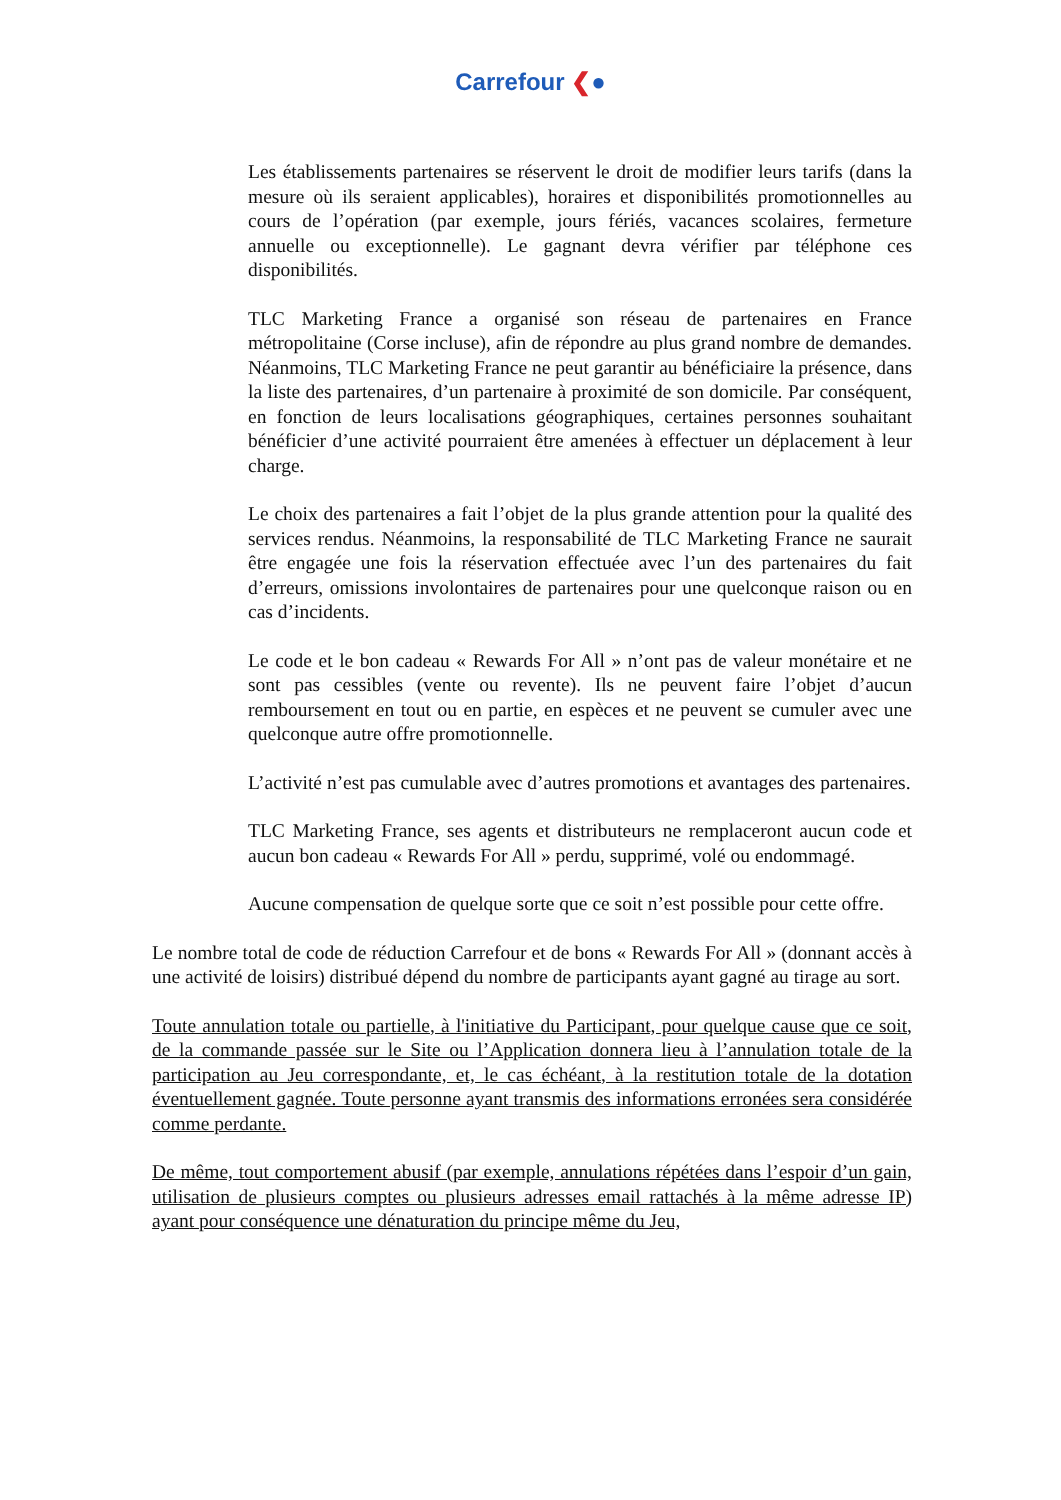Carrefour ❮●
Les établissements partenaires se réservent le droit de modifier leurs tarifs (dans la mesure où ils seraient applicables), horaires et disponibilités promotionnelles au cours de l’opération (par exemple, jours fériés, vacances scolaires, fermeture annuelle ou exceptionnelle). Le gagnant devra vérifier par téléphone ces disponibilités.
TLC Marketing France a organisé son réseau de partenaires en France métropolitaine (Corse incluse), afin de répondre au plus grand nombre de demandes. Néanmoins, TLC Marketing France ne peut garantir au bénéficiaire la présence, dans la liste des partenaires, d’un partenaire à proximité de son domicile. Par conséquent, en fonction de leurs localisations géographiques, certaines personnes souhaitant bénéficier d’une activité pourraient être amenées à effectuer un déplacement à leur charge.
Le choix des partenaires a fait l’objet de la plus grande attention pour la qualité des services rendus. Néanmoins, la responsabilité de TLC Marketing France ne saurait être engagée une fois la réservation effectuée avec l’un des partenaires du fait d’erreurs, omissions involontaires de partenaires pour une quelconque raison ou en cas d’incidents.
Le code et le bon cadeau « Rewards For All » n’ont pas de valeur monétaire et ne sont pas cessibles (vente ou revente). Ils ne peuvent faire l’objet d’aucun remboursement en tout ou en partie, en espèces et ne peuvent se cumuler avec une quelconque autre offre promotionnelle.
L’activité n’est pas cumulable avec d’autres promotions et avantages des partenaires.
TLC Marketing France, ses agents et distributeurs ne remplaceront aucun code et aucun bon cadeau « Rewards For All » perdu, supprimé, volé ou endommagé.
Aucune compensation de quelque sorte que ce soit n’est possible pour cette offre.
Le nombre total de code de réduction Carrefour et de bons « Rewards For All » (donnant accès à une activité de loisirs) distribué dépend du nombre de participants ayant gagné au tirage au sort.
Toute annulation totale ou partielle, à l'initiative du Participant, pour quelque cause que ce soit, de la commande passée sur le Site ou l’Application donnera lieu à l’annulation totale de la participation au Jeu correspondante, et, le cas échéant, à la restitution totale de la dotation éventuellement gagnée. Toute personne ayant transmis des informations erronées sera considérée comme perdante.
De même, tout comportement abusif (par exemple, annulations répétées dans l’espoir d’un gain, utilisation de plusieurs comptes ou plusieurs adresses email rattachés à la même adresse IP) ayant pour conséquence une dénaturation du principe même du Jeu,